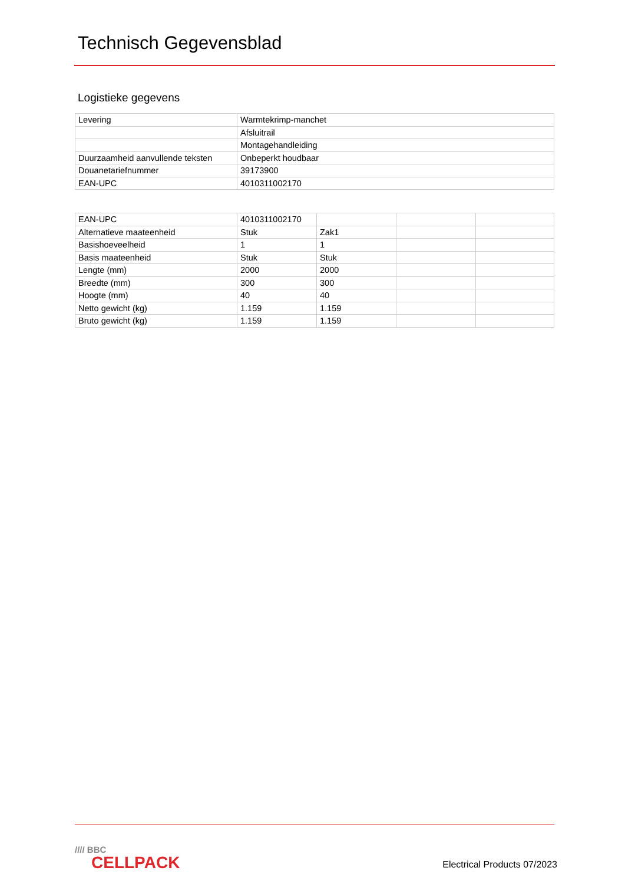Technisch Gegevensblad
Logistieke gegevens
| Levering | Warmtekrimp-manchet |
| | Afsluitrail |
| | Montagehandleiding |
| Duurzaamheid aanvullende teksten | Onbeperkt houdbaar |
| Douanetariefnummer | 39173900 |
| EAN-UPC | 4010311002170 |
| EAN-UPC | 4010311002170 | | | |
| Alternatieve maateenheid | Stuk | Zak1 | | |
| Basishoeveelheid | 1 | 1 | | |
| Basis maateenheid | Stuk | Stuk | | |
| Lengte (mm) | 2000 | 2000 | | |
| Breedte (mm) | 300 | 300 | | |
| Hoogte (mm) | 40 | 40 | | |
| Netto gewicht (kg) | 1.159 | 1.159 | | |
| Bruto gewicht (kg) | 1.159 | 1.159 | | |
//// BBC
CELLPACK
Electrical Products 07/2023